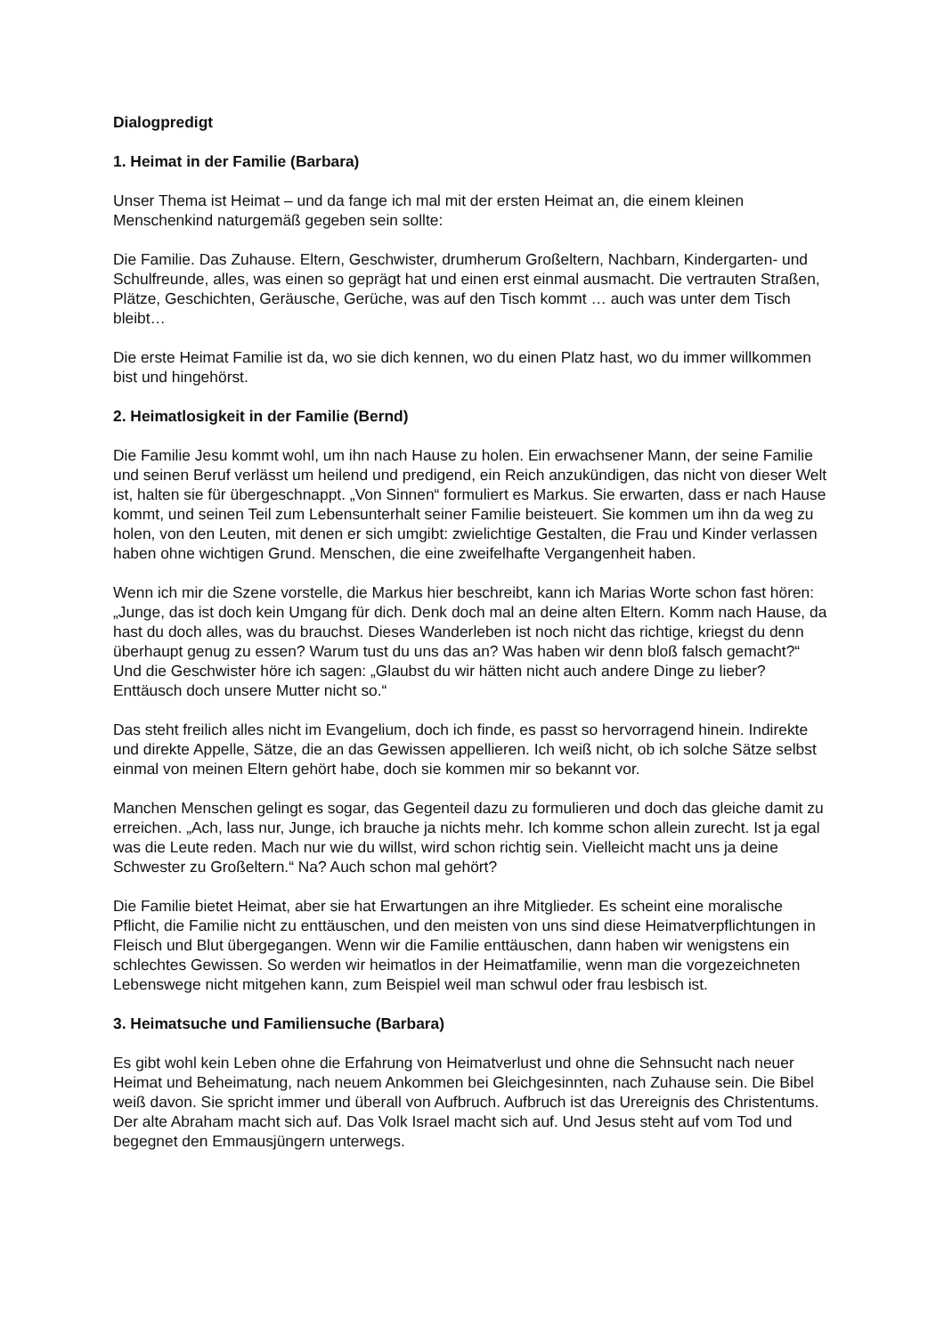Dialogpredigt
1. Heimat in der Familie (Barbara)
Unser Thema ist Heimat – und da fange ich mal mit der ersten Heimat an, die einem kleinen Menschenkind naturgemäß gegeben sein sollte:
Die Familie. Das Zuhause. Eltern, Geschwister, drumherum Großeltern, Nachbarn, Kindergarten- und Schulfreunde, alles, was einen so geprägt hat und einen erst einmal ausmacht. Die vertrauten Straßen, Plätze, Geschichten, Geräusche, Gerüche, was auf den Tisch kommt … auch was unter dem Tisch bleibt…
Die erste Heimat Familie ist da, wo sie dich kennen, wo du einen Platz hast, wo du immer willkommen bist und hingehörst.
2. Heimatlosigkeit in der Familie (Bernd)
Die Familie Jesu kommt wohl, um ihn nach Hause zu holen. Ein erwachsener Mann, der seine Familie und seinen Beruf verlässt um heilend und predigend, ein Reich anzukündigen, das nicht von dieser Welt ist, halten sie für übergeschnappt. „Von Sinnen“ formuliert es Markus. Sie erwarten, dass er nach Hause kommt, und seinen Teil zum Lebensunterhalt seiner Familie beisteuert. Sie kommen um ihn da weg zu holen, von den Leuten, mit denen er sich umgibt: zwielichtige Gestalten, die Frau und Kinder verlassen haben ohne wichtigen Grund. Menschen, die eine zweifelhafte Vergangenheit haben.
Wenn ich mir die Szene vorstelle, die Markus hier beschreibt, kann ich Marias Worte schon fast hören: „Junge, das ist doch kein Umgang für dich. Denk doch mal an deine alten Eltern. Komm nach Hause, da hast du doch alles, was du brauchst. Dieses Wanderleben ist noch nicht das richtige, kriegst du denn überhaupt genug zu essen? Warum tust du uns das an? Was haben wir denn bloß falsch gemacht?“
Und die Geschwister höre ich sagen: „Glaubst du wir hätten nicht auch andere Dinge zu lieber? Enttäusch doch unsere Mutter nicht so.“
Das steht freilich alles nicht im Evangelium, doch ich finde, es passt so hervorragend hinein. Indirekte und direkte Appelle, Sätze, die an das Gewissen appellieren. Ich weiß nicht, ob ich solche Sätze selbst einmal von meinen Eltern gehört habe, doch sie kommen mir so bekannt vor.
Manchen Menschen gelingt es sogar, das Gegenteil dazu zu formulieren und doch das gleiche damit zu erreichen. „Ach, lass nur, Junge, ich brauche ja nichts mehr. Ich komme schon allein zurecht. Ist ja egal was die Leute reden. Mach nur wie du willst, wird schon richtig sein. Vielleicht macht uns ja deine Schwester zu Großeltern.“ Na? Auch schon mal gehört?
Die Familie bietet Heimat, aber sie hat Erwartungen an ihre Mitglieder. Es scheint eine moralische Pflicht, die Familie nicht zu enttäuschen, und den meisten von uns sind diese Heimatverpflichtungen in Fleisch und Blut übergegangen. Wenn wir die Familie enttäuschen, dann haben wir wenigstens ein schlechtes Gewissen. So werden wir heimatlos in der Heimatfamilie, wenn man die vorgezeichneten Lebenswege nicht mitgehen kann, zum Beispiel weil man schwul oder frau lesbisch ist.
3. Heimatsuche und Familiensuche (Barbara)
Es gibt wohl kein Leben ohne die Erfahrung von Heimatverlust und ohne die Sehnsucht nach neuer Heimat und Beheimatung, nach neuem Ankommen bei Gleichgesinnten, nach Zuhause sein. Die Bibel weiß davon. Sie spricht immer und überall von Aufbruch. Aufbruch ist das Urereignis des Christentums. Der alte Abraham macht sich auf. Das Volk Israel macht sich auf. Und Jesus steht auf vom Tod und begegnet den Emmausjüngern unterwegs.